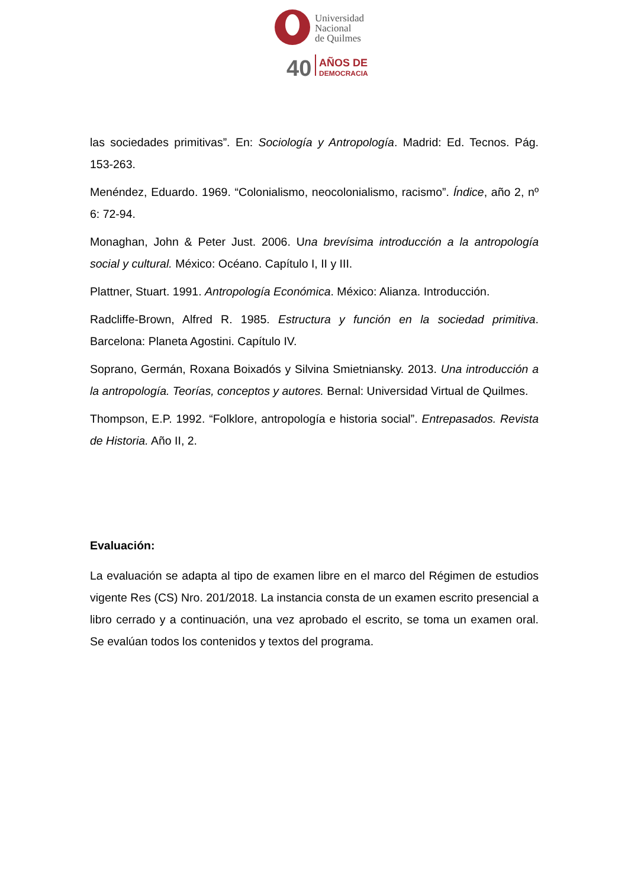Universidad
Nacional
de Quilmes
40
AÑOS DE
DEMOCRACIA
las sociedades primitivas”. En: Sociología y Antropología. Madrid: Ed. Tecnos. Pág. 153-263.
Menéndez, Eduardo. 1969. “Colonialismo, neocolonialismo, racismo”. Índice, año 2, nº 6: 72-94.
Monaghan, John & Peter Just. 2006. Una brevísima introducción a la antropología social y cultural. México: Océano. Capítulo I, II y III.
Plattner, Stuart. 1991. Antropología Económica. México: Alianza. Introducción.
Radcliffe-Brown, Alfred R. 1985. Estructura y función en la sociedad primitiva. Barcelona: Planeta Agostini. Capítulo IV.
Soprano, Germán, Roxana Boixadós y Silvina Smietniansky. 2013. Una introducción a la antropología. Teorías, conceptos y autores. Bernal: Universidad Virtual de Quilmes.
Thompson, E.P. 1992. “Folklore, antropología e historia social”. Entrepasados. Revista de Historia. Año II, 2.
Evaluación:
La evaluación se adapta al tipo de examen libre en el marco del Régimen de estudios vigente Res (CS) Nro. 201/2018. La instancia consta de un examen escrito presencial a libro cerrado y a continuación, una vez aprobado el escrito, se toma un examen oral. Se evalúan todos los contenidos y textos del programa.